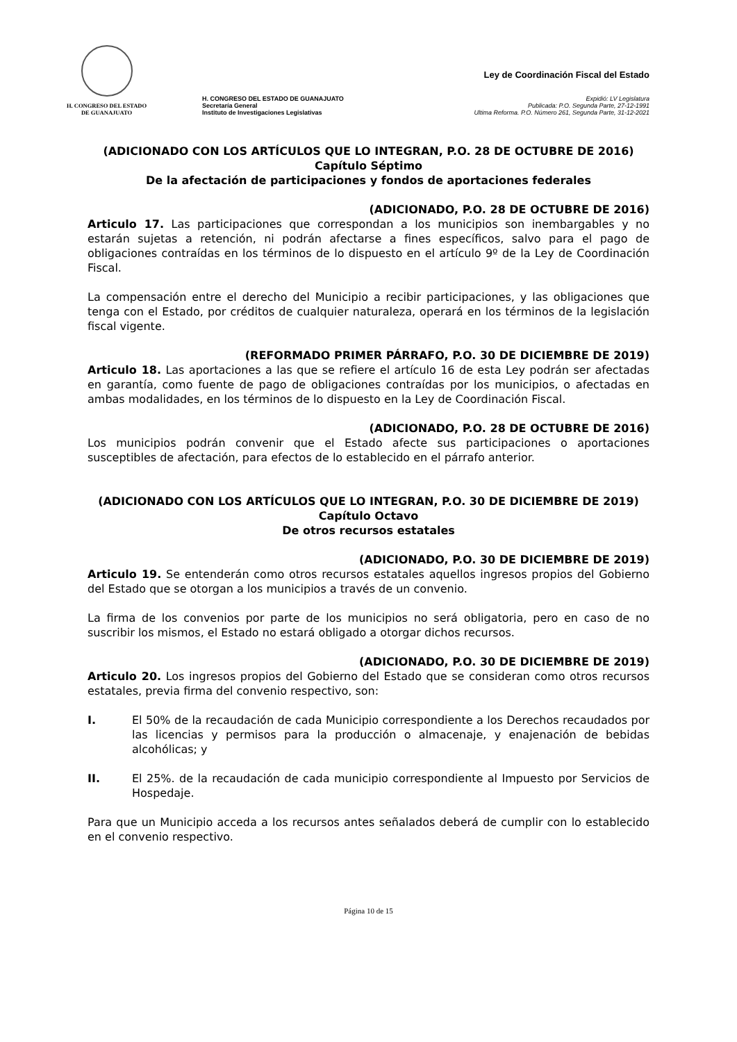H. CONGRESO DEL ESTADO
DE GUANAJUATO
H. CONGRESO DEL ESTADO DE GUANAJUATO
Secretaría General
Instituto de Investigaciones Legislativas
Ley de Coordinación Fiscal del Estado
Expidió: LV Legislatura
Publicada: P.O. Segunda Parte, 27-12-1991
Ultima Reforma. P.O. Número 261, Segunda Parte, 31-12-2021
(ADICIONADO CON LOS ARTÍCULOS QUE LO INTEGRAN, P.O. 28 DE OCTUBRE DE 2016)
Capítulo Séptimo
De la afectación de participaciones y fondos de aportaciones federales
(ADICIONADO, P.O. 28 DE OCTUBRE DE 2016)
Articulo 17. Las participaciones que correspondan a los municipios son inembargables y no estarán sujetas a retención, ni podrán afectarse a fines específicos, salvo para el pago de obligaciones contraídas en los términos de lo dispuesto en el artículo 9º de la Ley de Coordinación Fiscal.
La compensación entre el derecho del Municipio a recibir participaciones, y las obligaciones que tenga con el Estado, por créditos de cualquier naturaleza, operará en los términos de la legislación fiscal vigente.
(REFORMADO PRIMER PÁRRAFO, P.O. 30 DE DICIEMBRE DE 2019)
Articulo 18. Las aportaciones a las que se refiere el artículo 16 de esta Ley podrán ser afectadas en garantía, como fuente de pago de obligaciones contraídas por los municipios, o afectadas en ambas modalidades, en los términos de lo dispuesto en la Ley de Coordinación Fiscal.
(ADICIONADO, P.O. 28 DE OCTUBRE DE 2016)
Los municipios podrán convenir que el Estado afecte sus participaciones o aportaciones susceptibles de afectación, para efectos de lo establecido en el párrafo anterior.
(ADICIONADO CON LOS ARTÍCULOS QUE LO INTEGRAN, P.O. 30 DE DICIEMBRE DE 2019)
Capítulo Octavo
De otros recursos estatales
(ADICIONADO, P.O. 30 DE DICIEMBRE DE 2019)
Articulo 19. Se entenderán como otros recursos estatales aquellos ingresos propios del Gobierno del Estado que se otorgan a los municipios a través de un convenio.
La firma de los convenios por parte de los municipios no será obligatoria, pero en caso de no suscribir los mismos, el Estado no estará obligado a otorgar dichos recursos.
(ADICIONADO, P.O. 30 DE DICIEMBRE DE 2019)
Articulo 20. Los ingresos propios del Gobierno del Estado que se consideran como otros recursos estatales, previa firma del convenio respectivo, son:
I.
El 50% de la recaudación de cada Municipio correspondiente a los Derechos recaudados por las licencias y permisos para la producción o almacenaje, y enajenación de bebidas alcohólicas; y
II.
El 25%. de la recaudación de cada municipio correspondiente al Impuesto por Servicios de Hospedaje.
Para que un Municipio acceda a los recursos antes señalados deberá de cumplir con lo establecido en el convenio respectivo.
Página 10 de 15